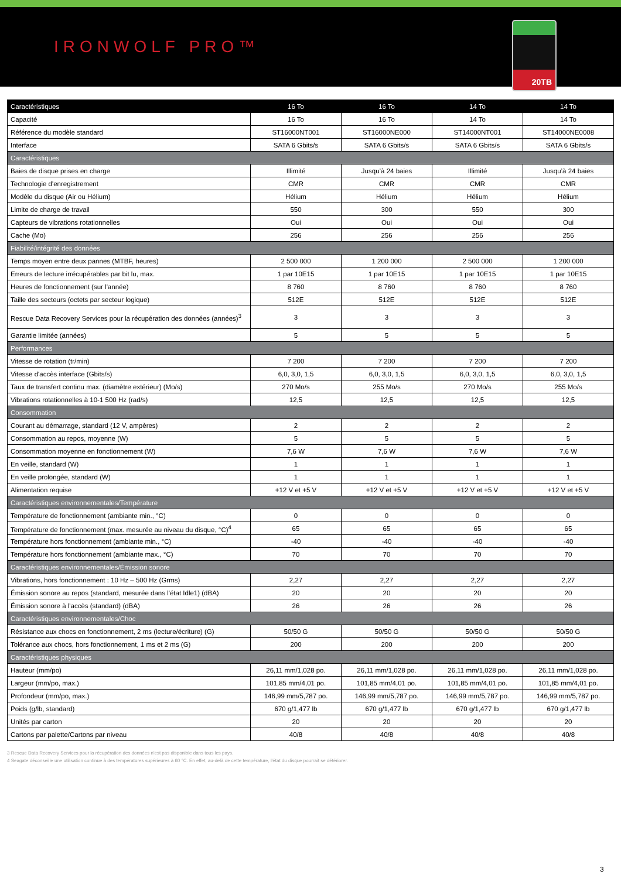IRONWOLF PRO™
20TB
| Caractéristiques | 16 To | 16 To | 14 To | 14 To |
| --- | --- | --- | --- | --- |
| Capacité | 16 To | 16 To | 14 To | 14 To |
| Référence du modèle standard | ST16000NT001 | ST16000NE000 | ST14000NT001 | ST14000NE0008 |
| Interface | SATA 6 Gbits/s | SATA 6 Gbits/s | SATA 6 Gbits/s | SATA 6 Gbits/s |
| Caractéristiques | | | | |
| Baies de disque prises en charge | Illimité | Jusqu’à 24 baies | Illimité | Jusqu’à 24 baies |
| Technologie d'enregistrement | CMR | CMR | CMR | CMR |
| Modèle du disque (Air ou Hélium) | Hélium | Hélium | Hélium | Hélium |
| Limite de charge de travail | 550 | 300 | 550 | 300 |
| Capteurs de vibrations rotationnelles | Oui | Oui | Oui | Oui |
| Cache (Mo) | 256 | 256 | 256 | 256 |
| Fiabilité/intégrité des données | | | | |
| Temps moyen entre deux pannes (MTBF, heures) | 2 500 000 | 1 200 000 | 2 500 000 | 1 200 000 |
| Erreurs de lecture irrécupérables par bit lu, max. | 1 par 10E15 | 1 par 10E15 | 1 par 10E15 | 1 par 10E15 |
| Heures de fonctionnement (sur l'année) | 8 760 | 8 760 | 8 760 | 8 760 |
| Taille des secteurs (octets par secteur logique) | 512E | 512E | 512E | 512E |
| Rescue Data Recovery Services pour la récupération des données (années)<sup>3</sup> | 3 | 3 | 3 | 3 |
| Garantie limitée (années) | 5 | 5 | 5 | 5 |
| Performances | | | | |
| Vitesse de rotation (tr/min) | 7 200 | 7 200 | 7 200 | 7 200 |
| Vitesse d'accès interface (Gbits/s) | 6,0, 3,0, 1,5 | 6,0, 3,0, 1,5 | 6,0, 3,0, 1,5 | 6,0, 3,0, 1,5 |
| Taux de transfert continu max. (diamètre extérieur) (Mo/s) | 270 Mo/s | 255 Mo/s | 270 Mo/s | 255 Mo/s |
| Vibrations rotationnelles à 10-1 500 Hz (rad/s) | 12,5 | 12,5 | 12,5 | 12,5 |
| Consommation | | | | |
| Courant au démarrage, standard (12 V, ampères) | 2 | 2 | 2 | 2 |
| Consommation au repos, moyenne (W) | 5 | 5 | 5 | 5 |
| Consommation moyenne en fonctionnement (W) | 7,6 W | 7,6 W | 7,6 W | 7,6 W |
| En veille, standard (W) | 1 | 1 | 1 | 1 |
| En veille prolongée, standard (W) | 1 | 1 | 1 | 1 |
| Alimentation requise | +12 V et +5 V | +12 V et +5 V | +12 V et +5 V | +12 V et +5 V |
| Caractéristiques environnementales/Température | | | | |
| Température de fonctionnement (ambiante min., °C) | 0 | 0 | 0 | 0 |
| Température de fonctionnement (max. mesurée au niveau du disque, °C)<sup>4</sup> | 65 | 65 | 65 | 65 |
| Température hors fonctionnement (ambiante min., °C) | -40 | -40 | -40 | -40 |
| Température hors fonctionnement (ambiante max., °C) | 70 | 70 | 70 | 70 |
| Caractéristiques environnementales/Émission sonore | | | | |
| Vibrations, hors fonctionnement : 10 Hz – 500 Hz (Grms) | 2,27 | 2,27 | 2,27 | 2,27 |
| Émission sonore au repos (standard, mesurée dans l'état Idle1) (dBA) | 20 | 20 | 20 | 20 |
| Émission sonore à l'accès (standard) (dBA) | 26 | 26 | 26 | 26 |
| Caractéristiques environnementales/Choc | | | | |
| Résistance aux chocs en fonctionnement, 2 ms (lecture/écriture) (G) | 50/50 G | 50/50 G | 50/50 G | 50/50 G |
| Tolérance aux chocs, hors fonctionnement, 1 ms et 2 ms (G) | 200 | 200 | 200 | 200 |
| Caractéristiques physiques | | | | |
| Hauteur (mm/po) | 26,11 mm/1,028 po. | 26,11 mm/1,028 po. | 26,11 mm/1,028 po. | 26,11 mm/1,028 po. |
| Largeur (mm/po, max.) | 101,85 mm/4,01 po. | 101,85 mm/4,01 po. | 101,85 mm/4,01 po. | 101,85 mm/4,01 po. |
| Profondeur (mm/po, max.) | 146,99 mm/5,787 po. | 146,99 mm/5,787 po. | 146,99 mm/5,787 po. | 146,99 mm/5,787 po. |
| Poids (g/lb, standard) | 670 g/1,477 lb | 670 g/1,477 lb | 670 g/1,477 lb | 670 g/1,477 lb |
| Unités par carton | 20 | 20 | 20 | 20 |
| Cartons par palette/Cartons par niveau | 40/8 | 40/8 | 40/8 | 40/8 |
3 Rescue Data Recovery Services pour la récupération des données n'est pas disponible dans tous les pays.
4 Seagate déconseille une utilisation continue à des températures supérieures à 60 °C. En effet, au-delà de cette température, l'état du disque pourrait se détériorer.
3